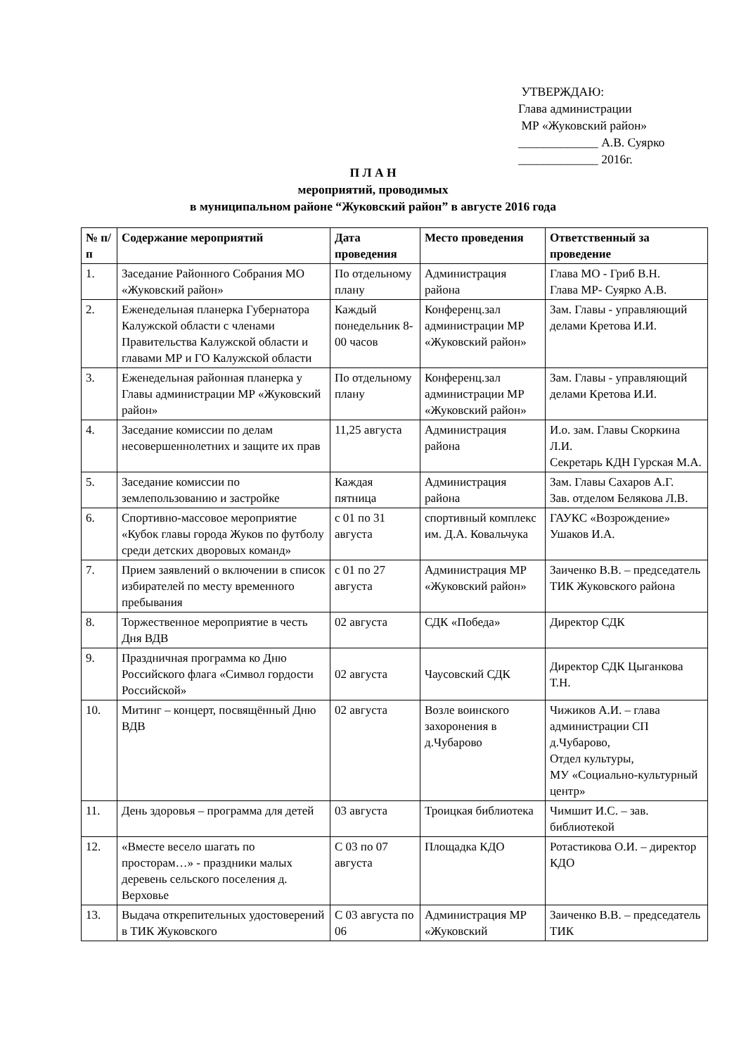УТВЕРЖДАЮ:
Глава администрации
МР «Жуковский район»
_____________ А.В. Суярко
_____________ 2016г.
П Л А Н
мероприятий, проводимых
в муниципальном районе “Жуковский район” в августе 2016 года
| № п/п | Содержание мероприятий | Дата проведения | Место проведения | Ответственный за проведение |
| --- | --- | --- | --- | --- |
| 1. | Заседание Районного Собрания МО «Жуковский район» | По отдельному плану | Администрация района | Глава МО - Гриб В.Н. Глава МР- Суярко А.В. |
| 2. | Еженедельная планерка Губернатора Калужской области с членами Правительства Калужской области и главами МР и ГО Калужской области | Каждый понедельник 8-00 часов | Конференц.зал администрации МР «Жуковский район» | Зам. Главы - управляющий делами Кретова И.И. |
| 3. | Еженедельная районная планерка у Главы администрации МР «Жуковский район» | По отдельному плану | Конференц.зал администрации МР «Жуковский район» | Зам. Главы - управляющий делами Кретова И.И. |
| 4. | Заседание комиссии по делам несовершеннолетних и защите их прав | 11,25 августа | Администрация района | И.о. зам. Главы Скоркина Л.И. Секретарь КДН Гурская М.А. |
| 5. | Заседание комиссии по землепользованию и застройке | Каждая пятница | Администрация района | Зам. Главы Сахаров А.Г. Зав. отделом Белякова Л.В. |
| 6. | Спортивно-массовое мероприятие «Кубок главы города Жуков по футболу среди детских дворовых команд» | с 01 по 31 августа | спортивный комплекс им. Д.А. Ковальчука | ГАУКС «Возрождение» Ушаков И.А. |
| 7. | Прием заявлений о включении в список избирателей по месту временного пребывания | с 01 по 27 августа | Администрация МР «Жуковский район» | Заиченко В.В. – председатель ТИК Жуковского района |
| 8. | Торжественное мероприятие в честь Дня ВДВ | 02 августа | СДК «Победа» | Директор СДК |
| 9. | Праздничная программа ко Дню Российского флага «Символ гордости Российской» | 02 августа | Чаусовский СДК | Директор СДК Цыганкова Т.Н. |
| 10. | Митинг – концерт, посвящённый Дню ВДВ | 02 августа | Возле воинского захоронения в д.Чубарово | Чижиков А.И. – глава администрации СП д.Чубарово, Отдел культуры, МУ «Социально-культурный центр» |
| 11. | День здоровья – программа для детей | 03 августа | Троицкая библиотека | Чимшит И.С. – зав. библиотекой |
| 12. | «Вместе весело шагать по просторам…» - праздники малых деревень сельского поселения д. Верховье | С 03 по 07 августа | Площадка КДО | Ротастикова О.И. – директор КДО |
| 13. | Выдача открепительных удостоверений в ТИК Жуковского | С 03 августа по 06 | Администрация МР «Жуковский | Заиченко В.В. – председатель ТИК |